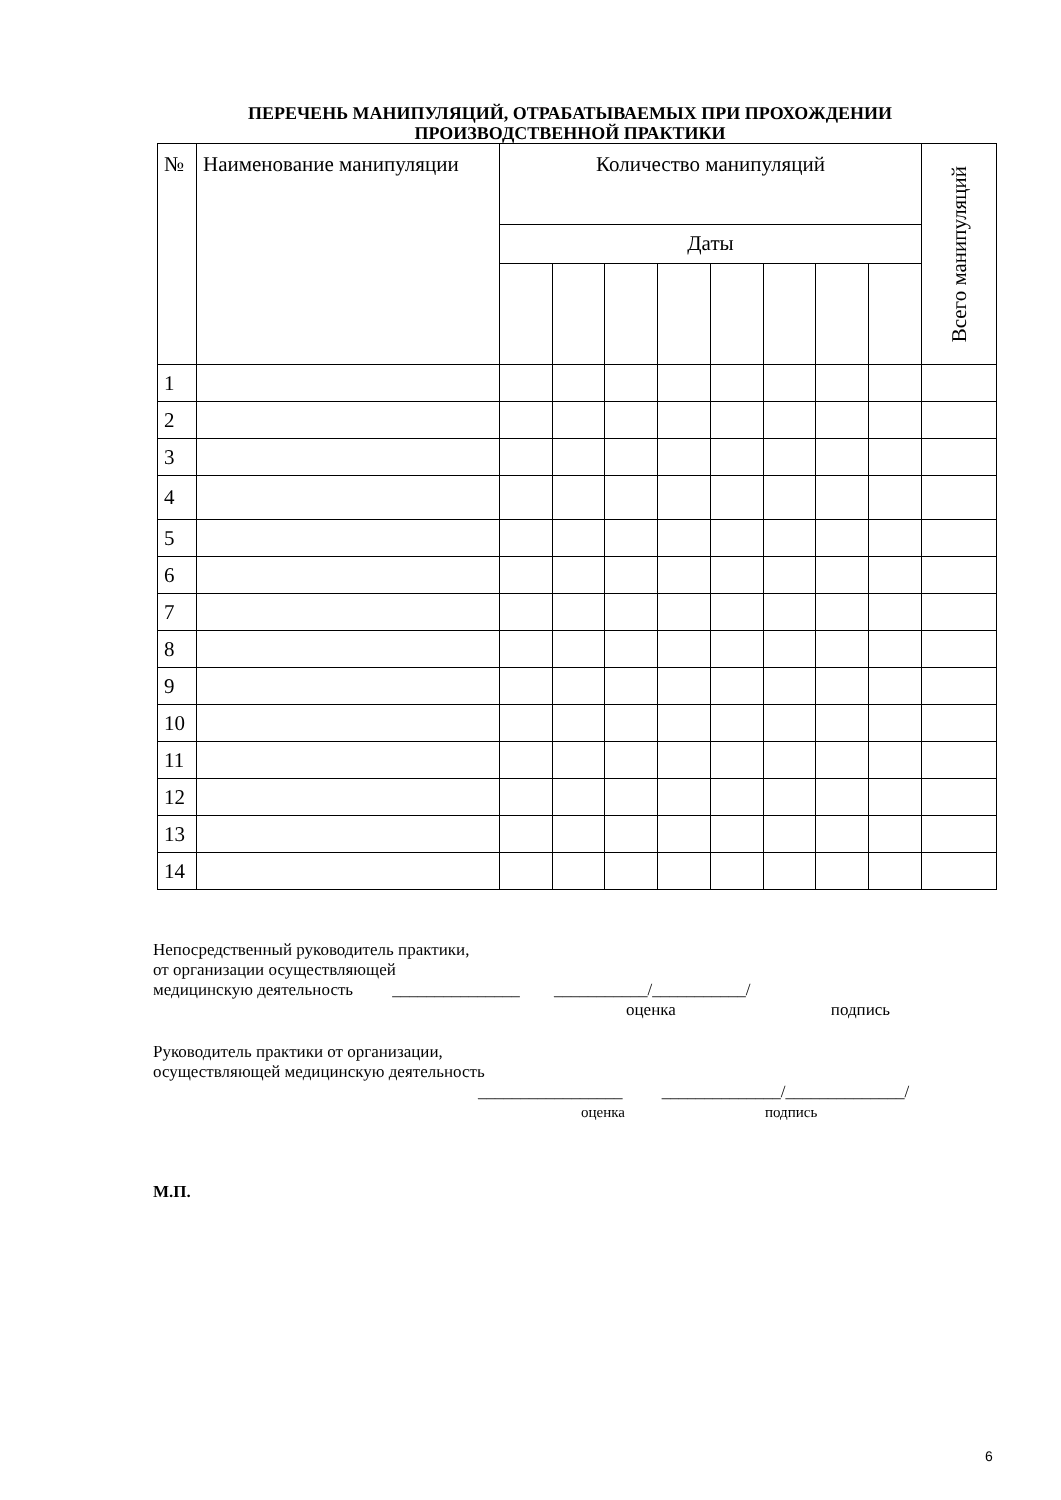ПЕРЕЧЕНЬ МАНИПУЛЯЦИЙ, ОТРАБАТЫВАЕМЫХ ПРИ ПРОХОЖДЕНИИ
ПРОИЗВОДСТВЕННОЙ ПРАКТИКИ
| № | Наименование манипуляции | Количество манипуляций | | | | | | | | Всего манипуляций |
| --- | --- | --- | --- | --- | --- | --- | --- | --- | --- | --- |
| | | Даты | | | | | | | | |
| 1 | | | | | | | | | | |
| 2 | | | | | | | | | | |
| 3 | | | | | | | | | | |
| 4 | | | | | | | | | | |
| 5 | | | | | | | | | | |
| 6 | | | | | | | | | | |
| 7 | | | | | | | | | | |
| 8 | | | | | | | | | | |
| 9 | | | | | | | | | | |
| 10 | | | | | | | | | | |
| 11 | | | | | | | | | | |
| 12 | | | | | | | | | | |
| 13 | | | | | | | | | | |
| 14 | | | | | | | | | | |
Непосредственный руководитель практики,
от организации осуществляющей
медицинскую деятельность _______________ ___________/___________/
оценка подпись
Руководитель практики от организации,
осуществляющей медицинскую деятельность
_________________ ______________/______________/
оценка подпись
М.П.
6